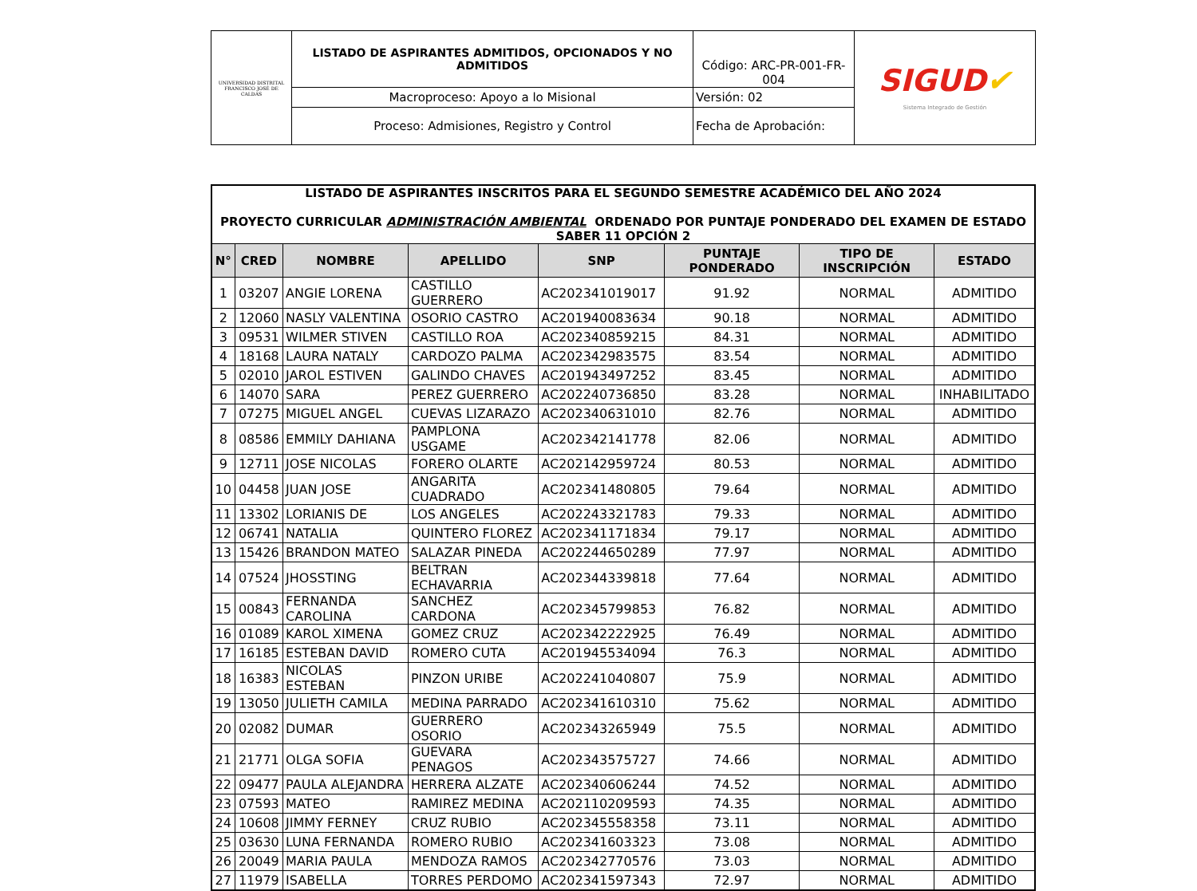| UNIVERSIDAD DISTRITAL FRANCISCO JOSÉ DE CALDAS | LISTADO DE ASPIRANTES ADMITIDOS, OPCIONADOS Y NO ADMITIDOS | Código: ARC-PR-001-FR-004 | SIGUD ✔ Sistema Integrado de Gestión |
| | Macroproceso: Apoyo a lo Misional | Versión: 02 | |
| | Proceso: Admisiones, Registro y Control | Fecha de Aprobación: | |
| LISTADO DE ASPIRANTES INSCRITOS PARA EL SEGUNDO SEMESTRE ACADÉMICO DEL AÑO 2024 PROYECTO CURRICULAR ADMINISTRACIÓN AMBIENTAL ORDENADO POR PUNTAJE PONDERADO DEL EXAMEN DE ESTADO SABER 11 OPCIÓN 2 | | | | | | | |
| N° | CRED | NOMBRE | APELLIDO | SNP | PUNTAJE PONDERADO | TIPO DE INSCRIPCIÓN | ESTADO |
| 1 | 03207 | ANGIE LORENA | CASTILLO GUERRERO | AC202341019017 | 91.92 | NORMAL | ADMITIDO |
| 2 | 12060 | NASLY VALENTINA | OSORIO CASTRO | AC201940083634 | 90.18 | NORMAL | ADMITIDO |
| 3 | 09531 | WILMER STIVEN | CASTILLO ROA | AC202340859215 | 84.31 | NORMAL | ADMITIDO |
| 4 | 18168 | LAURA NATALY | CARDOZO PALMA | AC202342983575 | 83.54 | NORMAL | ADMITIDO |
| 5 | 02010 | JAROL ESTIVEN | GALINDO CHAVES | AC201943497252 | 83.45 | NORMAL | ADMITIDO |
| 6 | 14070 | SARA | PEREZ GUERRERO | AC202240736850 | 83.28 | NORMAL | INHABILITADO |
| 7 | 07275 | MIGUEL ANGEL | CUEVAS LIZARAZO | AC202340631010 | 82.76 | NORMAL | ADMITIDO |
| 8 | 08586 | EMMILY DAHIANA | PAMPLONA USGAME | AC202342141778 | 82.06 | NORMAL | ADMITIDO |
| 9 | 12711 | JOSE NICOLAS | FORERO OLARTE | AC202142959724 | 80.53 | NORMAL | ADMITIDO |
| 10 | 04458 | JUAN JOSE | ANGARITA CUADRADO | AC202341480805 | 79.64 | NORMAL | ADMITIDO |
| 11 | 13302 | LORIANIS DE | LOS ANGELES | AC202243321783 | 79.33 | NORMAL | ADMITIDO |
| 12 | 06741 | NATALIA | QUINTERO FLOREZ | AC202341171834 | 79.17 | NORMAL | ADMITIDO |
| 13 | 15426 | BRANDON MATEO | SALAZAR PINEDA | AC202244650289 | 77.97 | NORMAL | ADMITIDO |
| 14 | 07524 | JHOSSTING | BELTRAN ECHAVARRIA | AC202344339818 | 77.64 | NORMAL | ADMITIDO |
| 15 | 00843 | FERNANDA CAROLINA | SANCHEZ CARDONA | AC202345799853 | 76.82 | NORMAL | ADMITIDO |
| 16 | 01089 | KAROL XIMENA | GOMEZ CRUZ | AC202342222925 | 76.49 | NORMAL | ADMITIDO |
| 17 | 16185 | ESTEBAN DAVID | ROMERO CUTA | AC201945534094 | 76.3 | NORMAL | ADMITIDO |
| 18 | 16383 | NICOLAS ESTEBAN | PINZON URIBE | AC202241040807 | 75.9 | NORMAL | ADMITIDO |
| 19 | 13050 | JULIETH CAMILA | MEDINA PARRADO | AC202341610310 | 75.62 | NORMAL | ADMITIDO |
| 20 | 02082 | DUMAR | GUERRERO OSORIO | AC202343265949 | 75.5 | NORMAL | ADMITIDO |
| 21 | 21771 | OLGA SOFIA | GUEVARA PENAGOS | AC202343575727 | 74.66 | NORMAL | ADMITIDO |
| 22 | 09477 | PAULA ALEJANDRA | HERRERA ALZATE | AC202340606244 | 74.52 | NORMAL | ADMITIDO |
| 23 | 07593 | MATEO | RAMIREZ MEDINA | AC202110209593 | 74.35 | NORMAL | ADMITIDO |
| 24 | 10608 | JIMMY FERNEY | CRUZ RUBIO | AC202345558358 | 73.11 | NORMAL | ADMITIDO |
| 25 | 03630 | LUNA FERNANDA | ROMERO RUBIO | AC202341603323 | 73.08 | NORMAL | ADMITIDO |
| 26 | 20049 | MARIA PAULA | MENDOZA RAMOS | AC202342770576 | 73.03 | NORMAL | ADMITIDO |
| 27 | 11979 | ISABELLA | TORRES PERDOMO | AC202341597343 | 72.97 | NORMAL | ADMITIDO |